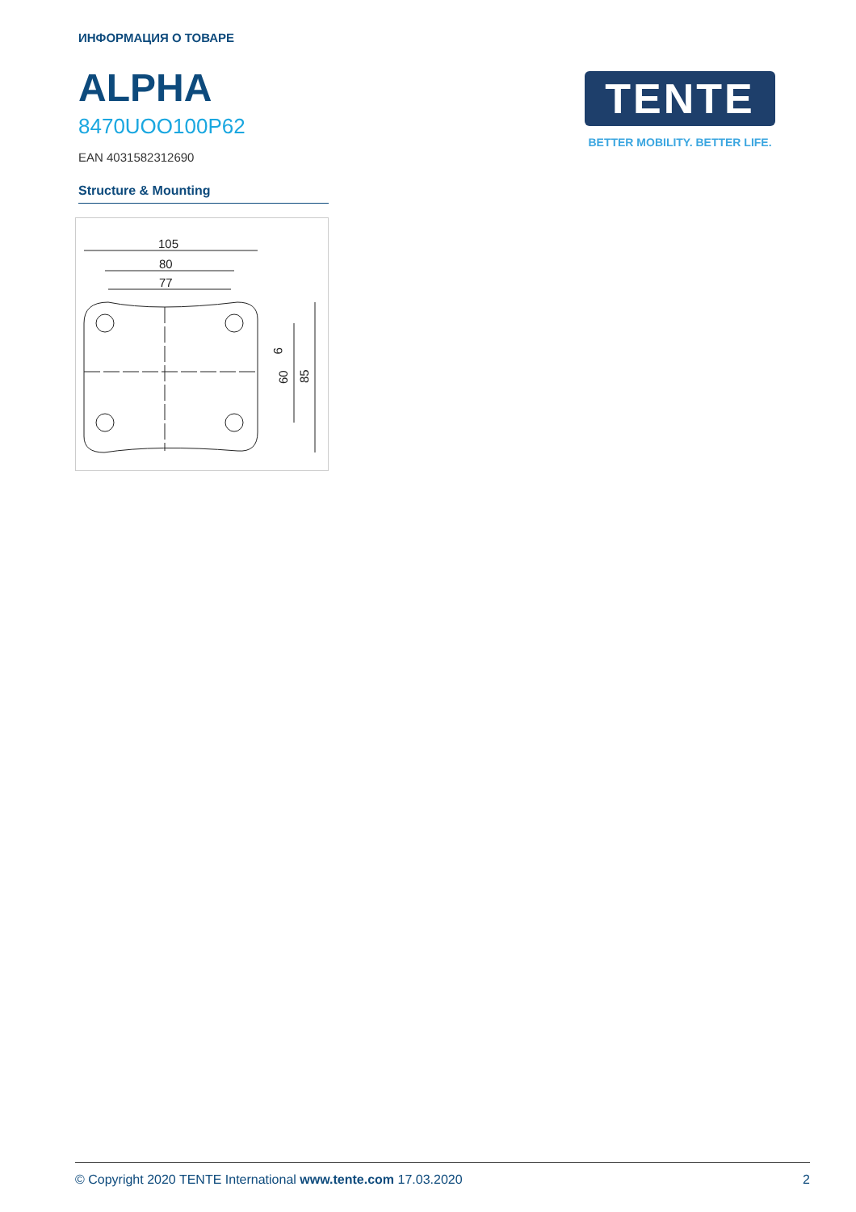ИНФОРМАЦИЯ О ТОВАРЕ
ALPHA
8470UOO100P62
EAN 4031582312690
Structure & Mounting
105
80
77
9
60
85
TENTE
BETTER MOBILITY. BETTER LIFE.
© Copyright 2020 TENTE International www.tente.com 17.03.2020 2